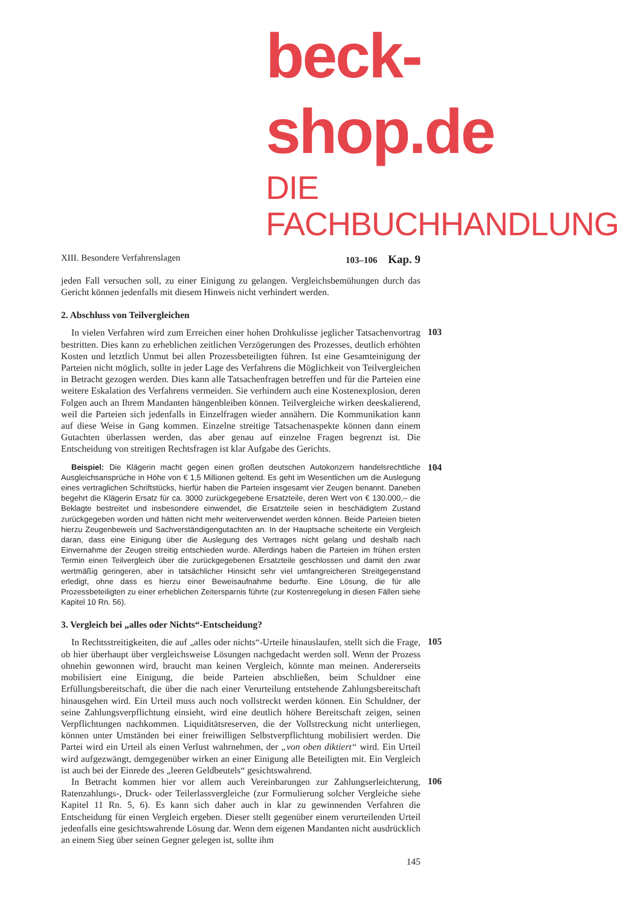beck-shop.de
DIE FACHBUCHHANDLUNG
XIII. Besondere Verfahrenslagen 103–106 Kap. 9
jeden Fall versuchen soll, zu einer Einigung zu gelangen. Vergleichsbemühungen durch das Gericht können jedenfalls mit diesem Hinweis nicht verhindert werden.
2. Abschluss von Teilvergleichen
In vielen Verfahren wird zum Erreichen einer hohen Drohkulisse jeglicher Tatsachenvortrag bestritten. Dies kann zu erheblichen zeitlichen Verzögerungen des Prozesses, deutlich erhöhten Kosten und letztlich Unmut bei allen Prozessbeteiligten führen. Ist eine Gesamteinigung der Parteien nicht möglich, sollte in jeder Lage des Verfahrens die Möglichkeit von Teilvergleichen in Betracht gezogen werden. Dies kann alle Tatsachenfragen betreffen und für die Parteien eine weitere Eskalation des Verfahrens vermeiden. Sie verhindern auch eine Kostenexplosion, deren Folgen auch an Ihrem Mandanten hängenbleiben können. Teilvergleiche wirken deeskalierend, weil die Parteien sich jedenfalls in Einzelfragen wieder annähern. Die Kommunikation kann auf diese Weise in Gang kommen. Einzelne streitige Tatsachenaspekte können dann einem Gutachten überlassen werden, das aber genau auf einzelne Fragen begrenzt ist. Die Entscheidung von streitigen Rechtsfragen ist klar Aufgabe des Gerichts.
103
Beispiel: Die Klägerin macht gegen einen großen deutschen Autokonzern handelsrechtliche Ausgleichsansprüche in Höhe von € 1,5 Millionen geltend. Es geht im Wesentlichen um die Auslegung eines vertraglichen Schriftstücks, hierfür haben die Parteien insgesamt vier Zeugen benannt. Daneben begehrt die Klägerin Ersatz für ca. 3000 zurückgegebene Ersatzteile, deren Wert von € 130.000,– die Beklagte bestreitet und insbesondere einwendet, die Ersatzteile seien in beschädigtem Zustand zurückgegeben worden und hätten nicht mehr weiterverwendet werden können. Beide Parteien bieten hierzu Zeugenbeweis und Sachverständigengutachten an. In der Hauptsache scheiterte ein Vergleich daran, dass eine Einigung über die Auslegung des Vertrages nicht gelang und deshalb nach Einvernahme der Zeugen streitig entschieden wurde. Allerdings haben die Parteien im frühen ersten Termin einen Teilvergleich über die zurückgegebenen Ersatzteile geschlossen und damit den zwar wertmäßig geringeren, aber in tatsächlicher Hinsicht sehr viel umfangreicheren Streitgegenstand erledigt, ohne dass es hierzu einer Beweisaufnahme bedurfte. Eine Lösung, die für alle Prozessbeteiligten zu einer erheblichen Zeitersparnis führte (zur Kostenregelung in diesen Fällen siehe Kapitel 10 Rn. 56).
104
3. Vergleich bei „alles oder Nichts“-Entscheidung?
In Rechtsstreitigkeiten, die auf „alles oder nichts“-Urteile hinauslaufen, stellt sich die Frage, ob hier überhaupt über vergleichsweise Lösungen nachgedacht werden soll. Wenn der Prozess ohnehin gewonnen wird, braucht man keinen Vergleich, könnte man meinen. Andererseits mobilisiert eine Einigung, die beide Parteien abschließen, beim Schuldner eine Erfüllungsbereitschaft, die über die nach einer Verurteilung entstehende Zahlungsbereitschaft hinausgehen wird. Ein Urteil muss auch noch vollstreckt werden können. Ein Schuldner, der seine Zahlungsverpflichtung einsieht, wird eine deutlich höhere Bereitschaft zeigen, seinen Verpflichtungen nachkommen. Liquiditätsreserven, die der Vollstreckung nicht unterliegen, können unter Umständen bei einer freiwilligen Selbstverpflichtung mobilisiert werden. Die Partei wird ein Urteil als einen Verlust wahrnehmen, der „von oben diktiert“ wird. Ein Urteil wird aufgezwängt, demgegenüber wirken an einer Einigung alle Beteiligten mit. Ein Vergleich ist auch bei der Einrede des „leeren Geldbeutels“ gesichtswahrend.
105
In Betracht kommen hier vor allem auch Vereinbarungen zur Zahlungserleichterung, Ratenzahlungs-, Druck- oder Teilerlassvergleiche (zur Formulierung solcher Vergleiche siehe Kapitel 11 Rn. 5, 6). Es kann sich daher auch in klar zu gewinnenden Verfahren die Entscheidung für einen Vergleich ergeben. Dieser stellt gegenüber einem verurteilenden Urteil jedenfalls eine gesichtswahrende Lösung dar. Wenn dem eigenen Mandanten nicht ausdrücklich an einem Sieg über seinen Gegner gelegen ist, sollte ihm
106
145